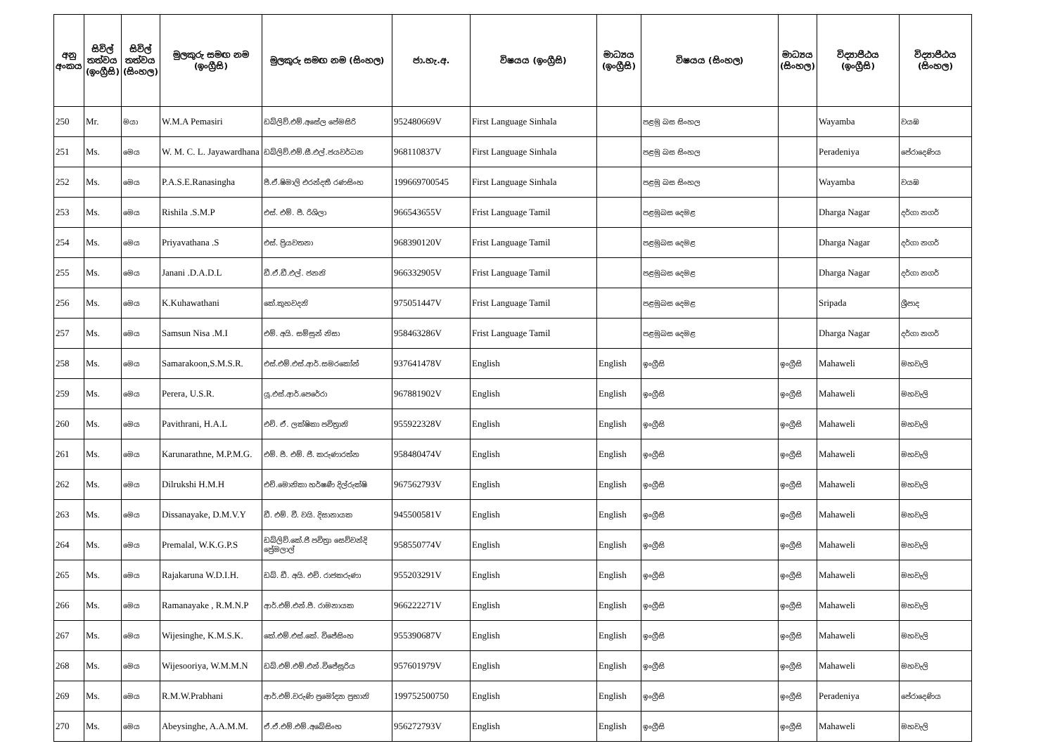| අනු අංකය | සිවිල් තත්වය (ඉංග්‍රීසි) | සිවිල් තත්වය (සිංහල) | මුලකුරු සමඟ නම (ඉංග්‍රීසි) | මුලකුරු සමඟ නම (සිංහල) | ජා.හැ.අ. | විෂයය (ඉංග්‍රීසි) | මාධ්‍යය (ඉංග්‍රීසි) | විෂයය (සිංහල) | මාධ්‍යය (සිංහල) | විද්‍යාපීඨය (ඉංග්‍රීසි) | විද්‍යාපීඨය (සිංහල) |
| --- | --- | --- | --- | --- | --- | --- | --- | --- | --- | --- | --- |
| 250 | Mr. | මයා | W.M.A Pemasiri | ඩබ්ලිව්.එම්.අසේල පේමසිරි | 952480669V | First Language Sinhala | | පළමු බස සිංහල | | Wayamba | වයඹ |
| 251 | Ms. | මෙය | W. M. C. L. Jayawardhana | ඩබ්ලිව්.එම්.සී.එල්.ජයවර්ධන | 968110837V | First Language Sinhala | | පළමු බස සිංහල | | Peradeniya | පේරාදෙණිය |
| 252 | Ms. | මෙය | P.A.S.E.Ranasingha | පී.ඒ.ෂිමාලි එරන්දතී රණසිංහ | 199669700545 | First Language Sinhala | | පළමු බස සිංහල | | Wayamba | වයඹ |
| 253 | Ms. | මෙය | Rishila .S.M.P | එස්. එම්. පී. රිශිලා | 966543655V | Frist Language Tamil | | පළමුබස දෙමළ | | Dharga Nagar | දර්ගා නගර් |
| 254 | Ms. | මෙය | Priyavathana .S | එස්. ප්‍රියවතනා | 968390120V | Frist Language Tamil | | පළමුබස දෙමළ | | Dharga Nagar | දර්ගා නගර් |
| 255 | Ms. | මෙය | Janani .D.A.D.L | ඩී.ඒ.ඩී.එල්. ජනනි | 966332905V | Frist Language Tamil | | පළමුබස දෙමළ | | Dharga Nagar | දර්ගා නගර් |
| 256 | Ms. | මෙය | K.Kuhawathani | කේ.කුහවදනි | 975051447V | Frist Language Tamil | | පළමුබස දෙමළ | | Sripada | ශ්‍රීපාද |
| 257 | Ms. | මෙය | Samsun Nisa .M.I | එම්. අයි. සම්සුන් නිසා | 958463286V | Frist Language Tamil | | පළමුබස දෙමළ | | Dharga Nagar | දර්ගා නගර් |
| 258 | Ms. | මෙය | Samarakoon,S.M.S.R. | එස්.එම්.එස්.ආර්.සමරකෝන් | 937641478V | English | English | ඉංග්‍රීසි | ඉංග්‍රීසි | Mahaweli | මහවැලි |
| 259 | Ms. | මෙය | Perera, U.S.R. | යූ.එස්.ආර්.පෙරේරා | 967881902V | English | English | ඉංග්‍රීසි | ඉංග්‍රීසි | Mahaweli | මහවැලි |
| 260 | Ms. | මෙය | Pavithrani, H.A.L | එච්. ඒ. ලක්ෂිකා පවිත්‍රානි | 955922328V | English | English | ඉංග්‍රීසි | ඉංග්‍රීසි | Mahaweli | මහවැලි |
| 261 | Ms. | මෙය | Karunarathne, M.P.M.G. | එම්. පී. එම්. ජී. කරුණාරත්න | 958480474V | English | English | ඉංග්‍රීසි | ඉංග්‍රීසි | Mahaweli | මහවැලි |
| 262 | Ms. | මෙය | Dilrukshi H.M.H | එච්.මොනිකා හර්ෂණී දිල්රුක්ෂි | 967562793V | English | English | ඉංග්‍රීසි | ඉංග්‍රීසි | Mahaweli | මහවැලි |
| 263 | Ms. | මෙය | Dissanayake, D.M.V.Y | ඩී. එම්. වී. වයි. දිසානායක | 945500581V | English | English | ඉංග්‍රීසි | ඉංග්‍රීසි | Mahaweli | මහවැලි |
| 264 | Ms. | මෙය | Premalal, W.K.G.P.S | ඩබ්ලිව්.කේ.ජී පවිත්‍රා සෙව්වන්දි ප්‍රේමලාල් | 958550774V | English | English | ඉංග්‍රීසි | ඉංග්‍රීසි | Mahaweli | මහවැලි |
| 265 | Ms. | මෙය | Rajakaruna W.D.I.H. | ඩබ්. ඩී. අයි. එච්. රාජකරුණා | 955203291V | English | English | ඉංග්‍රීසි | ඉංග්‍රීසි | Mahaweli | මහවැලි |
| 266 | Ms. | මෙය | Ramanayake , R.M.N.P | ආර්.එම්.එන්.පී. රාමනායක | 966222271V | English | English | ඉංග්‍රීසි | ඉංග්‍රීසි | Mahaweli | මහවැලි |
| 267 | Ms. | මෙය | Wijesinghe, K.M.S.K. | කේ.එම්.එස්.කේ. විජේසිංහ | 955390687V | English | English | ඉංග්‍රීසි | ඉංග්‍රීසි | Mahaweli | මහවැලි |
| 268 | Ms. | මෙය | Wijesooriya, W.M.M.N | ඩබ්.එම්.එම්.එන්.විජේසූරිය | 957601979V | English | English | ඉංග්‍රීසි | ඉංග්‍රීසි | Mahaweli | මහවැලි |
| 269 | Ms. | මෙය | R.M.W.Prabhani | ආර්.එම්.වරුණි ප්‍රමෝද්‍යා ප්‍රභානි | 199752500750 | English | English | ඉංග්‍රීසි | ඉංග්‍රීසි | Peradeniya | පේරාදෙණිය |
| 270 | Ms. | මෙය | Abeysinghe, A.A.M.M. | ඒ.ඒ.එම්.එම්.අබේසිංහ | 956272793V | English | English | ඉංග්‍රීසි | ඉංග්‍රීසි | Mahaweli | මහවැලි |